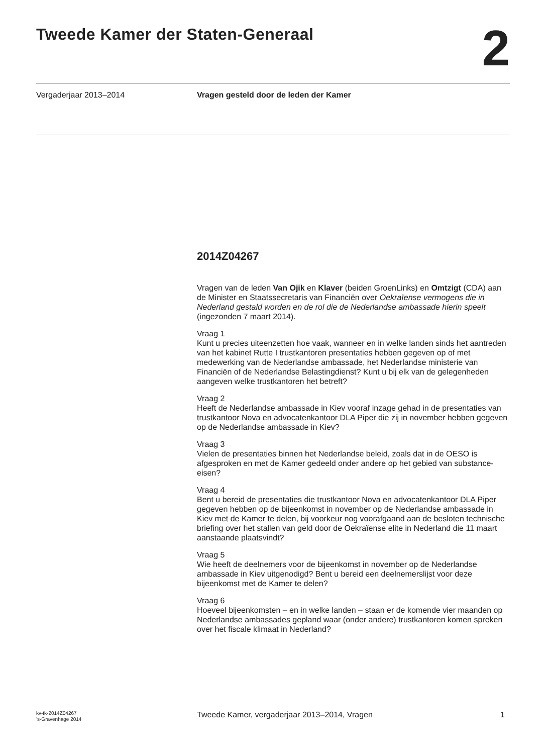Tweede Kamer der Staten-Generaal
2
Vergaderjaar 2013–2014
Vragen gesteld door de leden der Kamer
2014Z04267
Vragen van de leden Van Ojik en Klaver (beiden GroenLinks) en Omtzigt (CDA) aan de Minister en Staatssecretaris van Financiën over Oekraïense vermogens die in Nederland gestald worden en de rol die de Nederlandse ambassade hierin speelt (ingezonden 7 maart 2014).
Vraag 1
Kunt u precies uiteenzetten hoe vaak, wanneer en in welke landen sinds het aantreden van het kabinet Rutte I trustkantoren presentaties hebben gegeven op of met medewerking van de Nederlandse ambassade, het Nederlandse ministerie van Financiën of de Nederlandse Belastingdienst? Kunt u bij elk van de gelegenheden aangeven welke trustkantoren het betreft?
Vraag 2
Heeft de Nederlandse ambassade in Kiev vooraf inzage gehad in de presentaties van trustkantoor Nova en advocatenkantoor DLA Piper die zij in november hebben gegeven op de Nederlandse ambassade in Kiev?
Vraag 3
Vielen de presentaties binnen het Nederlandse beleid, zoals dat in de OESO is afgesproken en met de Kamer gedeeld onder andere op het gebied van substance-eisen?
Vraag 4
Bent u bereid de presentaties die trustkantoor Nova en advocatenkantoor DLA Piper gegeven hebben op de bijeenkomst in november op de Nederlandse ambassade in Kiev met de Kamer te delen, bij voorkeur nog voorafgaand aan de besloten technische briefing over het stallen van geld door de Oekraïense elite in Nederland die 11 maart aanstaande plaatsvindt?
Vraag 5
Wie heeft de deelnemers voor de bijeenkomst in november op de Nederlandse ambassade in Kiev uitgenodigd? Bent u bereid een deelnemerslijst voor deze bijeenkomst met de Kamer te delen?
Vraag 6
Hoeveel bijeenkomsten – en in welke landen – staan er de komende vier maanden op Nederlandse ambassades gepland waar (onder andere) trustkantoren komen spreken over het fiscale klimaat in Nederland?
kv-tk-2014Z04267
’s-Gravenhage 2014
Tweede Kamer, vergaderjaar 2013–2014, Vragen
1